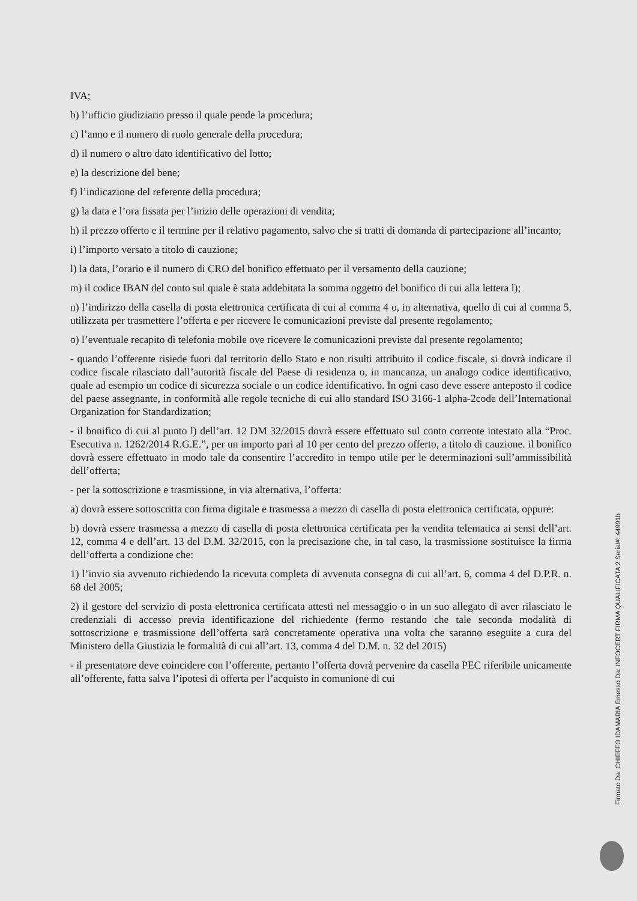IVA;
b) l’ufficio giudiziario presso il quale pende la procedura;
c) l’anno e il numero di ruolo generale della procedura;
d) il numero o altro dato identificativo del lotto;
e) la descrizione del bene;
f) l’indicazione del referente della procedura;
g) la data e l’ora fissata per l’inizio delle operazioni di vendita;
h) il prezzo offerto e il termine per il relativo pagamento, salvo che si tratti di domanda di partecipazione all’incanto;
i) l’importo versato a titolo di cauzione;
l) la data, l’orario e il numero di CRO del bonifico effettuato per il versamento della cauzione;
m) il codice IBAN del conto sul quale è stata addebitata la somma oggetto del bonifico di cui alla lettera l);
n) l’indirizzo della casella di posta elettronica certificata di cui al comma 4 o, in alternativa, quello di cui al comma 5, utilizzata per trasmettere l’offerta e per ricevere le comunicazioni previste dal presente regolamento;
o) l’eventuale recapito di telefonia mobile ove ricevere le comunicazioni previste dal presente regolamento;
- quando l’offerente risiede fuori dal territorio dello Stato e non risulti attribuito il codice fiscale, si dovrà indicare il codice fiscale rilasciato dall’autorità fiscale del Paese di residenza o, in mancanza, un analogo codice identificativo, quale ad esempio un codice di sicurezza sociale o un codice identificativo. In ogni caso deve essere anteposto il codice del paese assegnante, in conformità alle regole tecniche di cui allo standard ISO 3166-1 alpha-2code dell’International Organization for Standardization;
- il bonifico di cui al punto l) dell’art. 12 DM 32/2015 dovrà essere effettuato sul conto corrente intestato alla “Proc. Esecutiva n. 1262/2014 R.G.E.”, per un importo pari al 10 per cento del prezzo offerto, a titolo di cauzione. il bonifico dovrà essere effettuato in modo tale da consentire l’accredito in tempo utile per le determinazioni sull’ammissibilità dell’offerta;
- per la sottoscrizione e trasmissione, in via alternativa, l’offerta:
a) dovrà essere sottoscritta con firma digitale e trasmessa a mezzo di casella di posta elettronica certificata, oppure:
b) dovrà essere trasmessa a mezzo di casella di posta elettronica certificata per la vendita telematica ai sensi dell’art. 12, comma 4 e dell’art. 13 del D.M. 32/2015, con la precisazione che, in tal caso, la trasmissione sostituisce la firma dell’offerta a condizione che:
1) l’invio sia avvenuto richiedendo la ricevuta completa di avvenuta consegna di cui all’art. 6, comma 4 del D.P.R. n. 68 del 2005;
2) il gestore del servizio di posta elettronica certificata attesti nel messaggio o in un suo allegato di aver rilasciato le credenziali di accesso previa identificazione del richiedente (fermo restando che tale seconda modalità di sottoscrizione e trasmissione dell’offerta sarà concretamente operativa una volta che saranno eseguite a cura del Ministero della Giustizia le formalità di cui all’art. 13, comma 4 del D.M. n. 32 del 2015)
- il presentatore deve coincidere con l’offerente, pertanto l’offerta dovrà pervenire da casella PEC riferibile unicamente all’offerente, fatta salva l’ipotesi di offerta per l’acquisto in comunione di cui
Firmato Da: CHIEFFO IDAMARIA Emesso Da: INFOCERT FIRMA QUALIFICATA 2 Serial#: 44991b